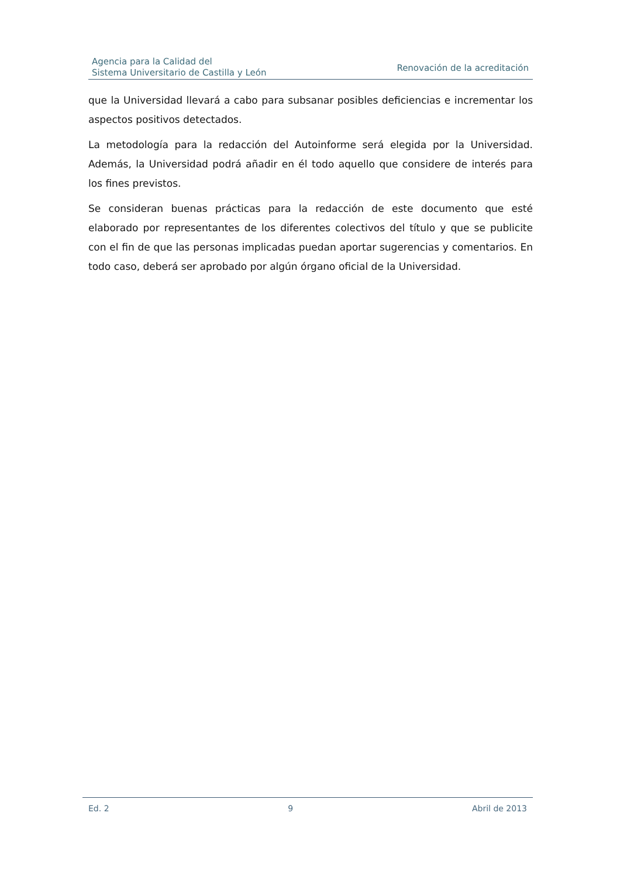Agencia para la Calidad del
Sistema Universitario de Castilla y León
Renovación de la acreditación
que la Universidad llevará a cabo para subsanar posibles deficiencias e incrementar los aspectos positivos detectados.
La metodología para la redacción del Autoinforme será elegida por la Universidad. Además, la Universidad podrá añadir en él todo aquello que considere de interés para los fines previstos.
Se consideran buenas prácticas para la redacción de este documento que esté elaborado por representantes de los diferentes colectivos del título y que se publicite con el fin de que las personas implicadas puedan aportar sugerencias y comentarios. En todo caso, deberá ser aprobado por algún órgano oficial de la Universidad.
Ed. 2 9 Abril de 2013